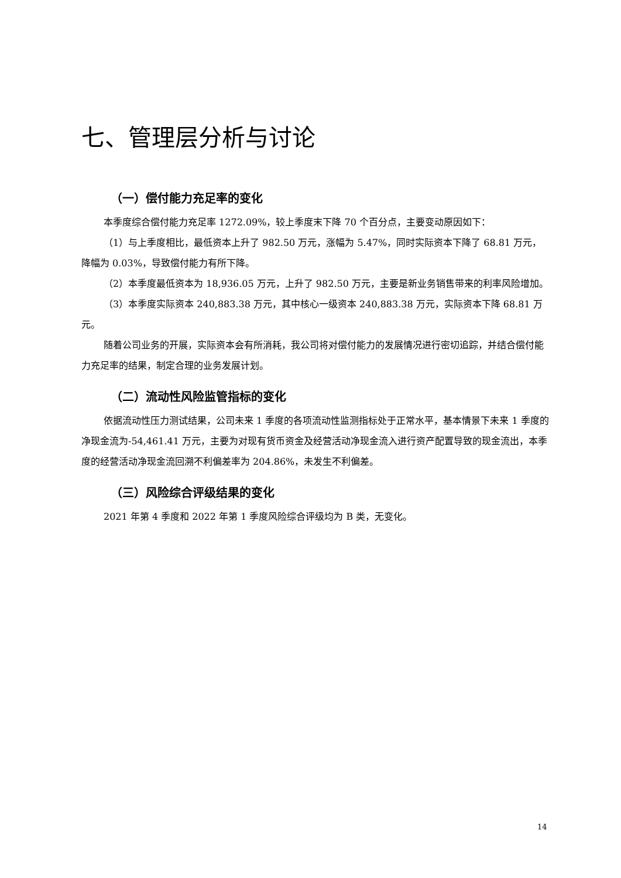七、管理层分析与讨论
（一）偿付能力充足率的变化
本季度综合偿付能力充足率 1272.09%，较上季度末下降 70 个百分点，主要变动原因如下：
（1）与上季度相比，最低资本上升了 982.50 万元，涨幅为 5.47%，同时实际资本下降了 68.81 万元，降幅为 0.03%，导致偿付能力有所下降。
（2）本季度最低资本为 18,936.05 万元，上升了 982.50 万元，主要是新业务销售带来的利率风险增加。
（3）本季度实际资本 240,883.38 万元，其中核心一级资本 240,883.38 万元，实际资本下降 68.81 万元。
随着公司业务的开展，实际资本会有所消耗，我公司将对偿付能力的发展情况进行密切追踪，并结合偿付能力充足率的结果，制定合理的业务发展计划。
（二）流动性风险监管指标的变化
依据流动性压力测试结果，公司未来 1 季度的各项流动性监测指标处于正常水平，基本情景下未来 1 季度的净现金流为-54,461.41 万元，主要为对现有货币资金及经营活动净现金流入进行资产配置导致的现金流出，本季度的经营活动净现金流回溯不利偏差率为 204.86%，未发生不利偏差。
（三）风险综合评级结果的变化
2021 年第 4 季度和 2022 年第 1 季度风险综合评级均为 B 类，无变化。
14